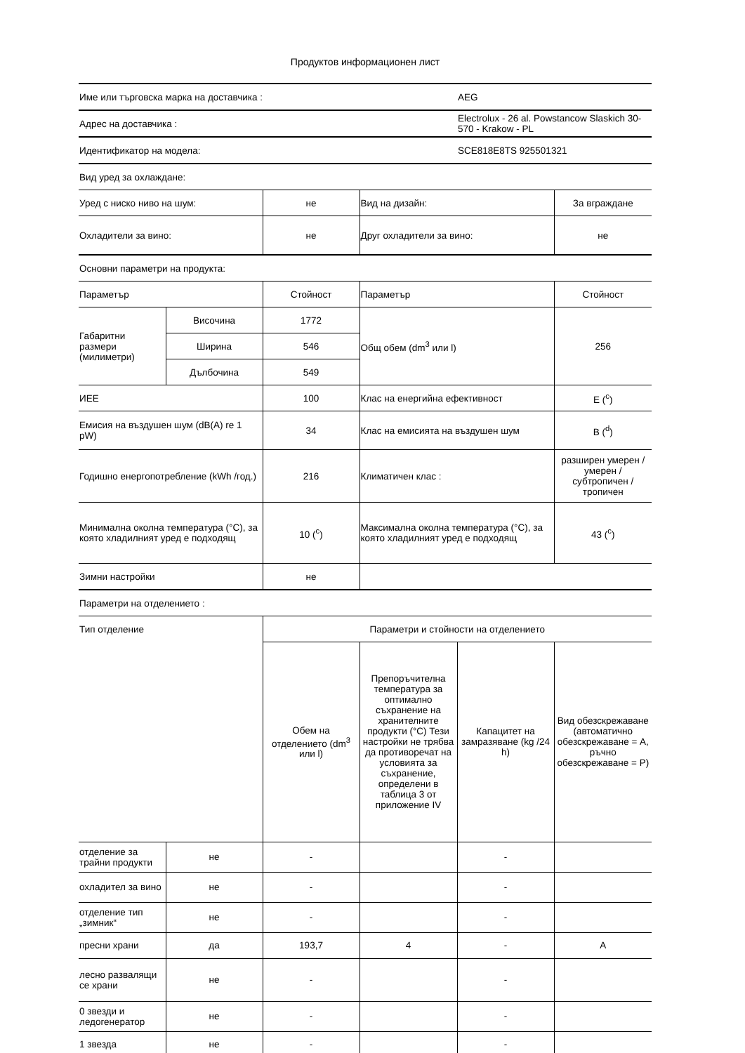Продуктов информационен лист
| Име или търговска марка на доставчика : | AEG |
| Адрес на доставчика : | Electrolux - 26 al. Powstancow Slaskich 30-570 - Krakow - PL |
| Идентификатор на модела: | SCE818E8TS 925501321 |
| Вид уред за охлаждане: | |
| Уред с ниско ниво на шум: | не | Вид на дизайн: | За вграждане |
| Охладители за вино: | не | Друг охладители за вино: | не |
| Основни параметри на продукта: | | | |
| Параметър | | Стойност | Параметър | Стойност |
| Габаритни размери (милиметри) | Височина | 1772 | Общ обем (dm<sup>3</sup> или l) | 256 |
| | Ширина | 546 | | |
| | Дълбочина | 549 | | |
| ИЕЕ | | 100 | Клас на енергийна ефективност | E (<sup>c</sup>) |
| Емисия на въздушен шум (dB(A) re 1 pW) | | 34 | Клас на емисията на въздушен шум | B (<sup>d</sup>) |
| Годишно енергопотребление (kWh /год.) | | 216 | Климатичен клас : | разширен умерен / умерен / субтропичен / тропичен |
| Минимална околна температура (°C), за която хладилният уред е подходящ | | 10 (<sup>c</sup>) | Максимална околна температура (°C), за която хладилният уред е подходящ | 43 (<sup>c</sup>) |
| Зимни настройки | | не | | |
| Параметри на отделението : | | | | |
| Тип отделение | | Параметри и стойности на отделението | | |
| | | Обем на отделението (dm<sup>3</sup> или l) | Препоръчителна температура за оптимално съхранение на хранителните продукти (°C) Тези настройки не трябва да противоречат на условията за съхранение, определени в таблица 3 от приложение IV | Капацитет на замразяване (kg /24 h) | Вид обезскрежаване (автоматично обезскрежаване = A, ръчно обезскрежаване = P) |
| отделение за трайни продукти | не | - | | - | |
| охладител за вино | не | - | | - | |
| отделение тип „зимник“ | не | - | | - | |
| пресни храни | да | 193,7 | 4 | - | A |
| лесно развалящи се храни | не | - | | - | |
| 0 звезди и ледогенератор | не | - | | - | |
| 1 звезда | не | - | | - | |